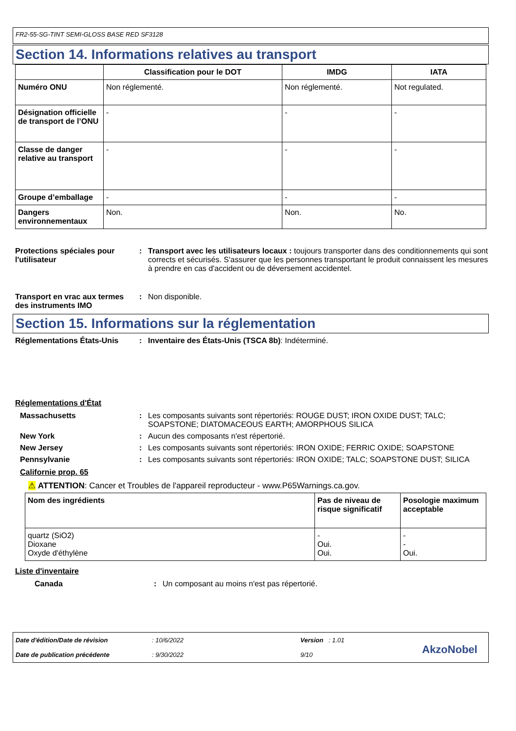FR2-55-SG-TINT SEMI-GLOSS BASE RED SF3128
Section 14. Informations relatives au transport
| | Classification pour le DOT | IMDG | IATA |
| --- | --- | --- | --- |
| Numéro ONU | Non réglementé. | Non réglementé. | Not regulated. |
| Désignation officielle de transport de l’ONU | - | - | - |
| Classe de danger relative au transport | - | - | - |
| Groupe d’emballage | - | - | - |
| Dangers environnementaux | Non. | Non. | No. |
Protections spéciales pour l'utilisateur
: Transport avec les utilisateurs locaux : toujours transporter dans des conditionnements qui sont corrects et sécurisés. S'assurer que les personnes transportant le produit connaissent les mesures à prendre en cas d'accident ou de déversement accidentel.
Transport en vrac aux termes des instruments IMO
: Non disponible.
Section 15. Informations sur la réglementation
Réglementations États-Unis : Inventaire des États-Unis (TSCA 8b): Indéterminé.
Réglementations d'État
Massachusetts : Les composants suivants sont répertoriés: ROUGE DUST; IRON OXIDE DUST; TALC; SOAPSTONE; DIATOMACEOUS EARTH; AMORPHOUS SILICA
New York : Aucun des composants n'est répertorié.
New Jersey : Les composants suivants sont répertoriés: IRON OXIDE; FERRIC OXIDE; SOAPSTONE
Pennsylvanie : Les composants suivants sont répertoriés: IRON OXIDE; TALC; SOAPSTONE DUST; SILICA
Californie prop. 65
⚠ ATTENTION: Cancer et Troubles de l'appareil reproducteur - www.P65Warnings.ca.gov.
| Nom des ingrédients | Pas de niveau de risque significatif | Posologie maximum acceptable |
| quartz (SiO2) Dioxane Oxyde d'éthylène | - Oui. Oui. | - - Oui. |
Liste d'inventaire
Canada : Un composant au moins n'est pas répertorié.
Date d'édition/Date de révision
Date de publication précédente
: 10/6/2022
: 9/30/2022
Version : 1.01
9/10
AkzoNobel